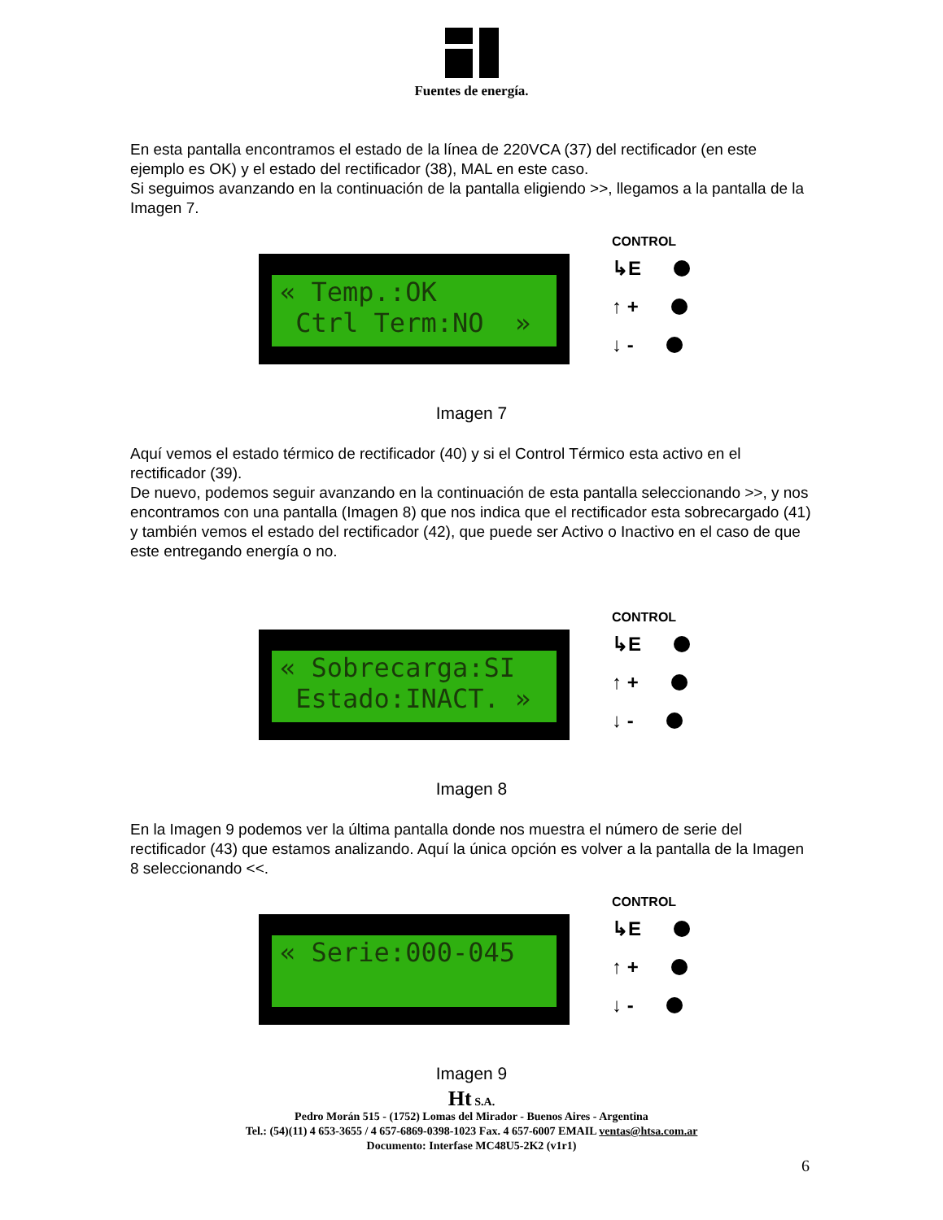Fuentes de energía.
En esta pantalla encontramos el estado de la línea de 220VCA (37) del rectificador (en este ejemplo es OK) y el estado del rectificador (38), MAL en este caso.
Si seguimos avanzando en la continuación de la pantalla eligiendo >>, llegamos a la pantalla de la Imagen 7.
« Temp.:OK Ctrl Term:NO »
CONTROL
↳E
↑ +
↓ -
Imagen 7
Aquí vemos el estado térmico de rectificador (40) y si el Control Térmico esta activo en el rectificador (39).
De nuevo, podemos seguir avanzando en la continuación de esta pantalla seleccionando >>, y nos encontramos con una pantalla (Imagen 8) que nos indica que el rectificador esta sobrecargado (41) y también vemos el estado del rectificador (42), que puede ser Activo o Inactivo en el caso de que este entregando energía o no.
« Sobrecarga:SI Estado:INACT. »
CONTROL
↳E
↑ +
↓ -
Imagen 8
En la Imagen 9 podemos ver la última pantalla donde nos muestra el número de serie del rectificador (43) que estamos analizando. Aquí la única opción es volver a la pantalla de la Imagen 8 seleccionando <<.
« Serie:000-045
CONTROL
↳E
↑ +
↓ -
Imagen 9
Ht S.A.
Pedro Morán 515 - (1752) Lomas del Mirador - Buenos Aires - Argentina
Tel.: (54)(11) 4 653-3655 / 4 657-6869-0398-1023 Fax. 4 657-6007 EMAIL ventas@htsa.com.ar
Documento: Interfase MC48U5-2K2 (v1r1)
6